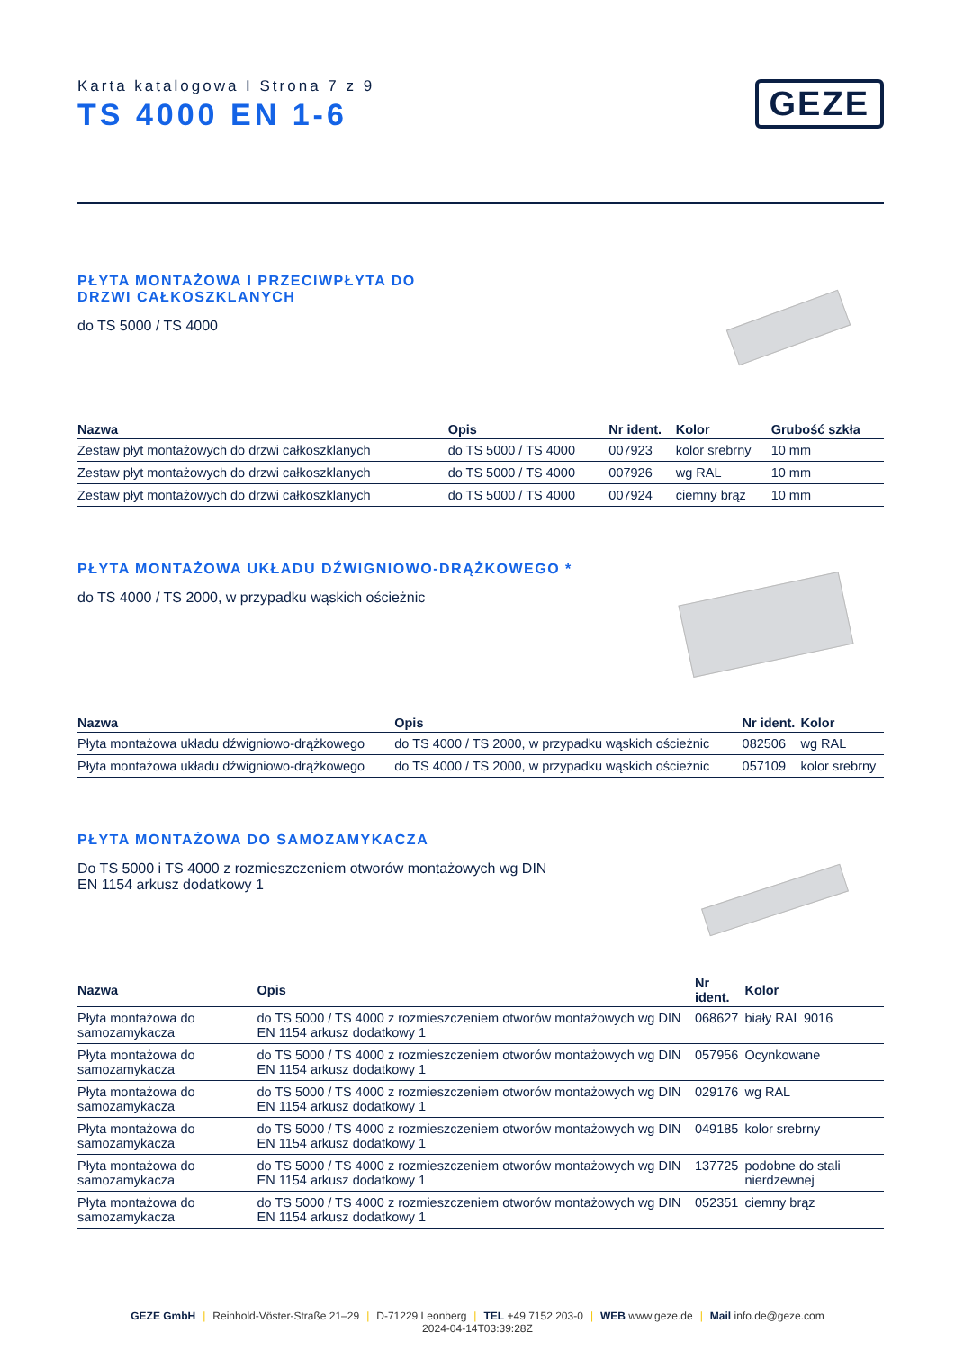Karta katalogowa I Strona 7 z 9
TS 4000 EN 1-6
GEZE
PŁYTA MONTAŻOWA I PRZECIWPŁYTA DO DRZWI CAŁKOSZKLANYCH
do TS 5000 / TS 4000
| Nazwa | Opis | Nr ident. | Kolor | Grubość szkła |
| --- | --- | --- | --- | --- |
| Zestaw płyt montażowych do drzwi całkoszklanych | do TS 5000 / TS 4000 | 007923 | kolor srebrny | 10 mm |
| Zestaw płyt montażowych do drzwi całkoszklanych | do TS 5000 / TS 4000 | 007926 | wg RAL | 10 mm |
| Zestaw płyt montażowych do drzwi całkoszklanych | do TS 5000 / TS 4000 | 007924 | ciemny brąz | 10 mm |
PŁYTA MONTAŻOWA UKŁADU DŹWIGNIOWO-DRĄŻKOWEGO *
do TS 4000 / TS 2000, w przypadku wąskich ościeżnic
| Nazwa | Opis | Nr ident. | Kolor |
| --- | --- | --- | --- |
| Płyta montażowa układu dźwigniowo-drążkowego | do TS 4000 / TS 2000, w przypadku wąskich ościeżnic | 082506 | wg RAL |
| Płyta montażowa układu dźwigniowo-drążkowego | do TS 4000 / TS 2000, w przypadku wąskich ościeżnic | 057109 | kolor srebrny |
PŁYTA MONTAŻOWA DO SAMOZAMYKACZA
Do TS 5000 i TS 4000 z rozmieszczeniem otworów montażowych wg DIN EN 1154 arkusz dodatkowy 1
| Nazwa | Opis | Nr ident. | Kolor |
| --- | --- | --- | --- |
| Płyta montażowa do samozamykacza | do TS 5000 / TS 4000 z rozmieszczeniem otworów montażowych wg DIN EN 1154 arkusz dodatkowy 1 | 068627 | biały RAL 9016 |
| Płyta montażowa do samozamykacza | do TS 5000 / TS 4000 z rozmieszczeniem otworów montażowych wg DIN EN 1154 arkusz dodatkowy 1 | 057956 | Ocynkowane |
| Płyta montażowa do samozamykacza | do TS 5000 / TS 4000 z rozmieszczeniem otworów montażowych wg DIN EN 1154 arkusz dodatkowy 1 | 029176 | wg RAL |
| Płyta montażowa do samozamykacza | do TS 5000 / TS 4000 z rozmieszczeniem otworów montażowych wg DIN EN 1154 arkusz dodatkowy 1 | 049185 | kolor srebrny |
| Płyta montażowa do samozamykacza | do TS 5000 / TS 4000 z rozmieszczeniem otworów montażowych wg DIN EN 1154 arkusz dodatkowy 1 | 137725 | podobne do stali nierdzewnej |
| Płyta montażowa do samozamykacza | do TS 5000 / TS 4000 z rozmieszczeniem otworów montażowych wg DIN EN 1154 arkusz dodatkowy 1 | 052351 | ciemny brąz |
GEZE GmbH | Reinhold-Vöster-Straße 21–29 | D-71229 Leonberg | TEL +49 7152 203-0 | WEB www.geze.de | Mail info.de@geze.com
2024-04-14T03:39:28Z